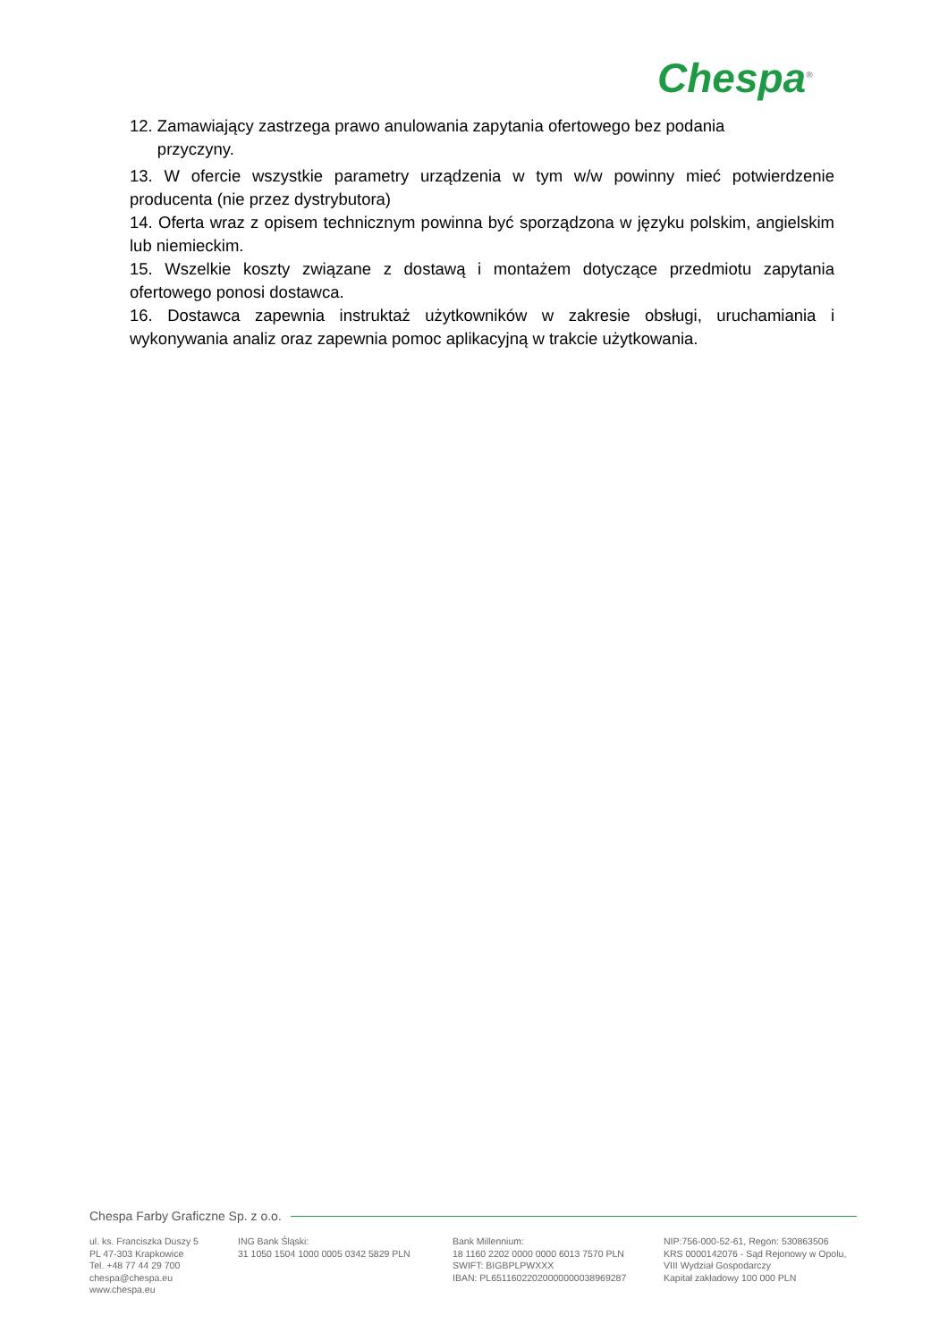Chespa<sup>®</sup>
12. Zamawiający zastrzega prawo anulowania zapytania ofertowego bez podania
przyczyny.
13. W ofercie wszystkie parametry urządzenia w tym w/w powinny mieć potwierdzenie producenta (nie przez dystrybutora)
14. Oferta wraz z opisem technicznym powinna być sporządzona w języku polskim, angielskim lub niemieckim.
15. Wszelkie koszty związane z dostawą i montażem dotyczące przedmiotu zapytania ofertowego ponosi dostawca.
16. Dostawca zapewnia instruktaż użytkowników w zakresie obsługi, uruchamiania i wykonywania analiz oraz zapewnia pomoc aplikacyjną w trakcie użytkowania.
Chespa Farby Graficzne Sp. z o.o.
ul. ks. Franciszka Duszy 5
PL 47-303 Krapkowice
Tel. +48 77 44 29 700
chespa@chespa.eu
www.chespa.eu
ING Bank Śląski:
31 1050 1504 1000 0005 0342 5829 PLN
Bank Millennium:
18 1160 2202 0000 0000 6013 7570 PLN
SWIFT: BIGBPLPWXXX
IBAN: PL65116022020000000038969287
NIP:756-000-52-61, Regon: 530863506
KRS 0000142076 - Sąd Rejonowy w Opolu,
VIII Wydział Gospodarczy
Kapitał zakładowy 100 000 PLN